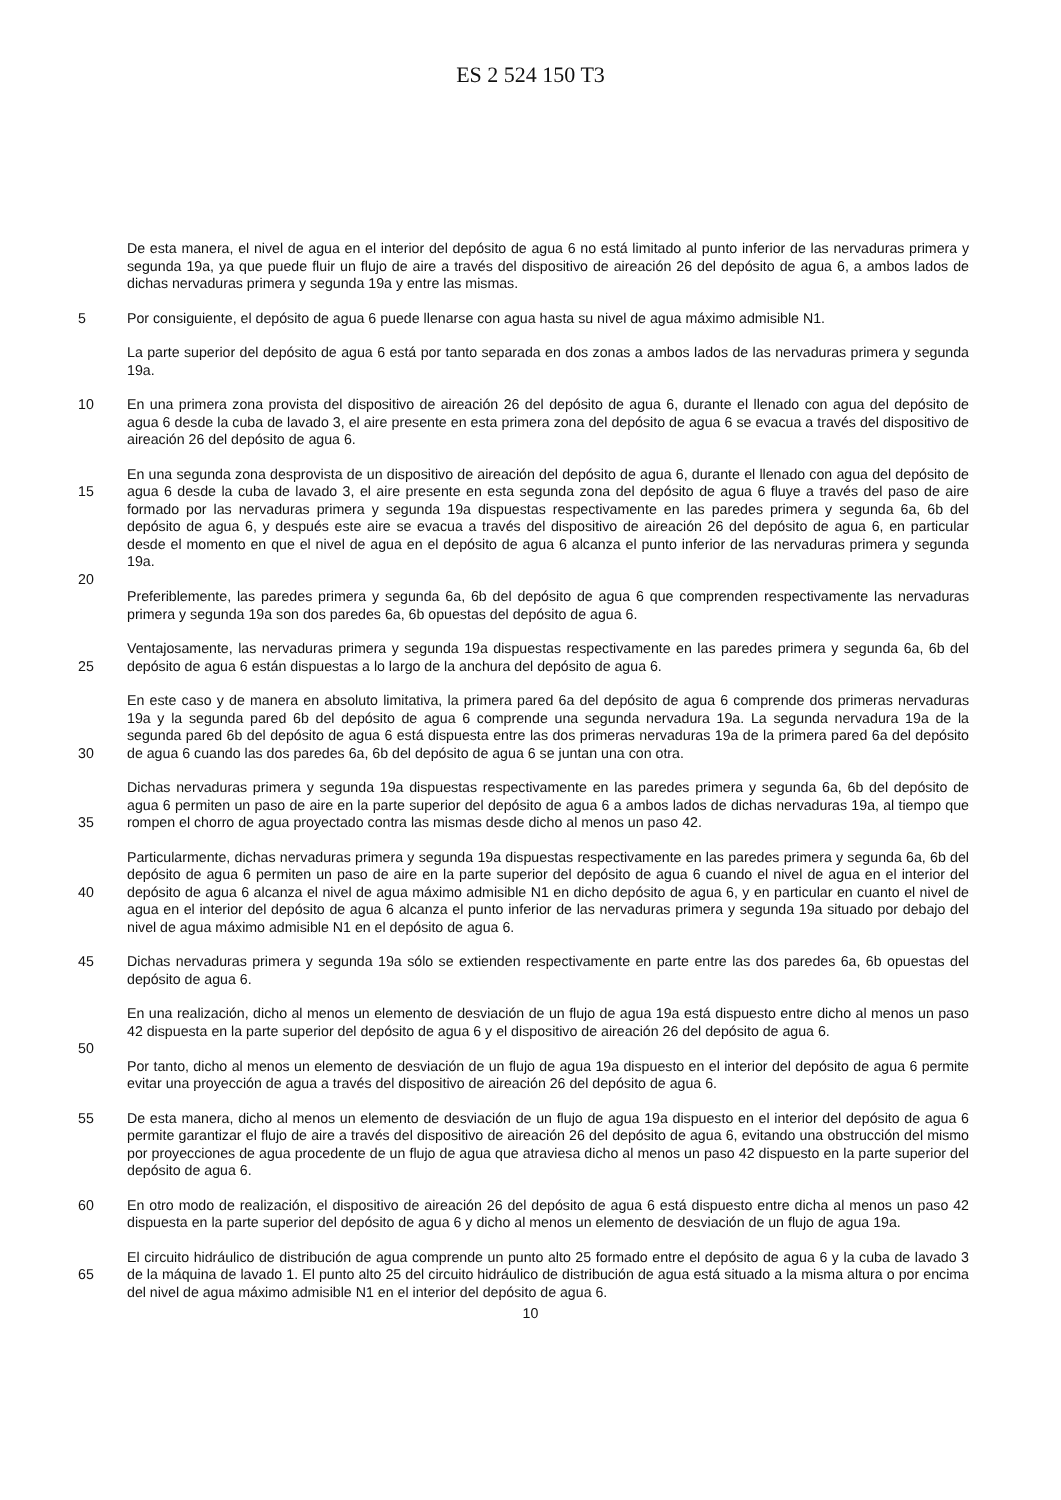ES 2 524 150 T3
De esta manera, el nivel de agua en el interior del depósito de agua 6 no está limitado al punto inferior de las nervaduras primera y segunda 19a, ya que puede fluir un flujo de aire a través del dispositivo de aireación 26 del depósito de agua 6, a ambos lados de dichas nervaduras primera y segunda 19a y entre las mismas.
5 Por consiguiente, el depósito de agua 6 puede llenarse con agua hasta su nivel de agua máximo admisible N1.
La parte superior del depósito de agua 6 está por tanto separada en dos zonas a ambos lados de las nervaduras primera y segunda 19a.
10 En una primera zona provista del dispositivo de aireación 26 del depósito de agua 6, durante el llenado con agua del depósito de agua 6 desde la cuba de lavado 3, el aire presente en esta primera zona del depósito de agua 6 se evacua a través del dispositivo de aireación 26 del depósito de agua 6.
15
20
En una segunda zona desprovista de un dispositivo de aireación del depósito de agua 6, durante el llenado con agua del depósito de agua 6 desde la cuba de lavado 3, el aire presente en esta segunda zona del depósito de agua 6 fluye a través del paso de aire formado por las nervaduras primera y segunda 19a dispuestas respectivamente en las paredes primera y segunda 6a, 6b del depósito de agua 6, y después este aire se evacua a través del dispositivo de aireación 26 del depósito de agua 6, en particular desde el momento en que el nivel de agua en el depósito de agua 6 alcanza el punto inferior de las nervaduras primera y segunda 19a.
Preferiblemente, las paredes primera y segunda 6a, 6b del depósito de agua 6 que comprenden respectivamente las nervaduras primera y segunda 19a son dos paredes 6a, 6b opuestas del depósito de agua 6.
25 Ventajosamente, las nervaduras primera y segunda 19a dispuestas respectivamente en las paredes primera y segunda 6a, 6b del depósito de agua 6 están dispuestas a lo largo de la anchura del depósito de agua 6.
30 En este caso y de manera en absoluto limitativa, la primera pared 6a del depósito de agua 6 comprende dos primeras nervaduras 19a y la segunda pared 6b del depósito de agua 6 comprende una segunda nervadura 19a. La segunda nervadura 19a de la segunda pared 6b del depósito de agua 6 está dispuesta entre las dos primeras nervaduras 19a de la primera pared 6a del depósito de agua 6 cuando las dos paredes 6a, 6b del depósito de agua 6 se juntan una con otra.
35 Dichas nervaduras primera y segunda 19a dispuestas respectivamente en las paredes primera y segunda 6a, 6b del depósito de agua 6 permiten un paso de aire en la parte superior del depósito de agua 6 a ambos lados de dichas nervaduras 19a, al tiempo que rompen el chorro de agua proyectado contra las mismas desde dicho al menos un paso 42.
40 Particularmente, dichas nervaduras primera y segunda 19a dispuestas respectivamente en las paredes primera y segunda 6a, 6b del depósito de agua 6 permiten un paso de aire en la parte superior del depósito de agua 6 cuando el nivel de agua en el interior del depósito de agua 6 alcanza el nivel de agua máximo admisible N1 en dicho depósito de agua 6, y en particular en cuanto el nivel de agua en el interior del depósito de agua 6 alcanza el punto inferior de las nervaduras primera y segunda 19a situado por debajo del nivel de agua máximo admisible N1 en el depósito de agua 6.
45 Dichas nervaduras primera y segunda 19a sólo se extienden respectivamente en parte entre las dos paredes 6a, 6b opuestas del depósito de agua 6.
50 En una realización, dicho al menos un elemento de desviación de un flujo de agua 19a está dispuesto entre dicho al menos un paso 42 dispuesta en la parte superior del depósito de agua 6 y el dispositivo de aireación 26 del depósito de agua 6.
Por tanto, dicho al menos un elemento de desviación de un flujo de agua 19a dispuesto en el interior del depósito de agua 6 permite evitar una proyección de agua a través del dispositivo de aireación 26 del depósito de agua 6.
55 De esta manera, dicho al menos un elemento de desviación de un flujo de agua 19a dispuesto en el interior del depósito de agua 6 permite garantizar el flujo de aire a través del dispositivo de aireación 26 del depósito de agua 6, evitando una obstrucción del mismo por proyecciones de agua procedente de un flujo de agua que atraviesa dicho al menos un paso 42 dispuesto en la parte superior del depósito de agua 6.
60 En otro modo de realización, el dispositivo de aireación 26 del depósito de agua 6 está dispuesto entre dicha al menos un paso 42 dispuesta en la parte superior del depósito de agua 6 y dicho al menos un elemento de desviación de un flujo de agua 19a.
65 El circuito hidráulico de distribución de agua comprende un punto alto 25 formado entre el depósito de agua 6 y la cuba de lavado 3 de la máquina de lavado 1. El punto alto 25 del circuito hidráulico de distribución de agua está situado a la misma altura o por encima del nivel de agua máximo admisible N1 en el interior del depósito de agua 6.
10